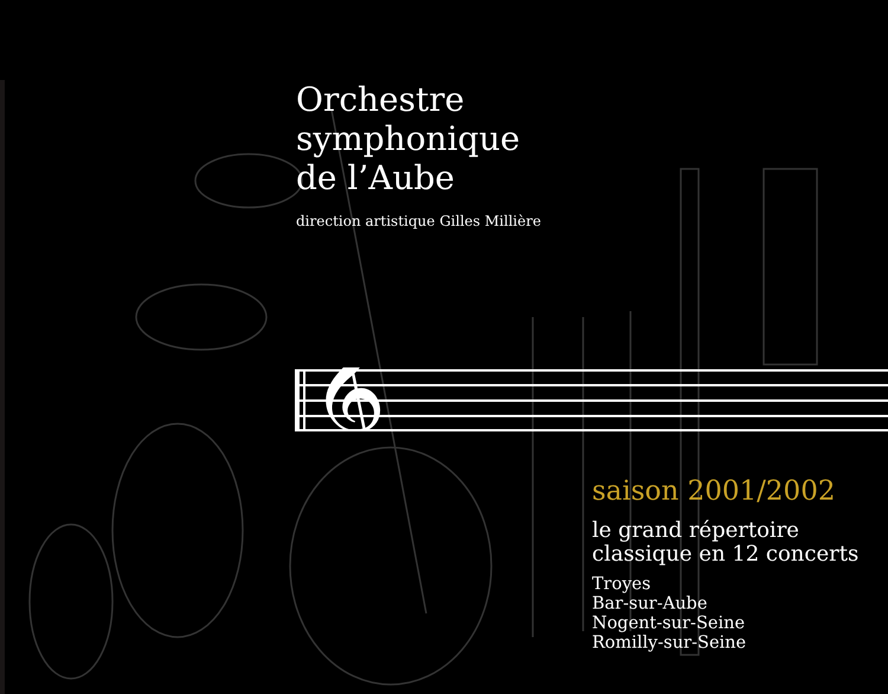Orchestre
symphonique
de l’Aube
direction artistique Gilles Millière
𝄞
saison 2001/2002
le grand répertoire
classique en 12 concerts
Troyes
Bar-sur-Aube
Nogent-sur-Seine
Romilly-sur-Seine